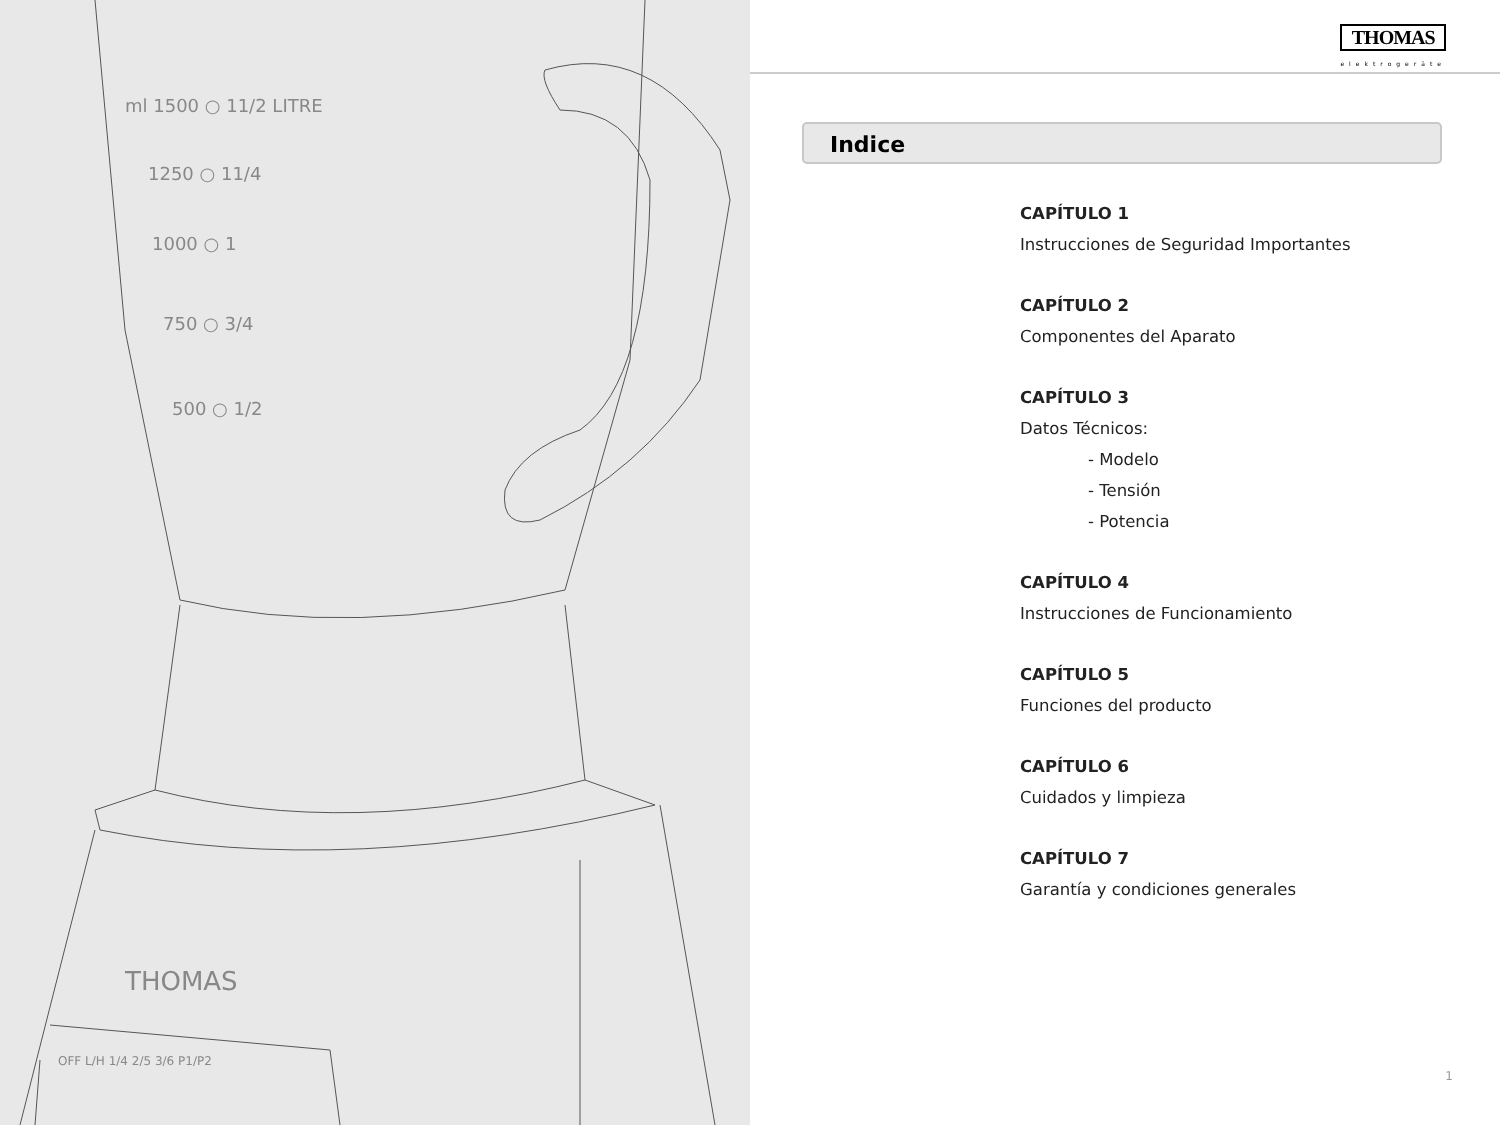ml 1500 ○ 11/2 LITRE
1250 ○ 11/4
1000 ○ 1
750 ○ 3/4
500 ○ 1/2
THOMAS
OFF L/H 1/4 2/5 3/6 P1/P2
THOMAS
elektrogeräte
Indice
CAPÍTULO 1
Instrucciones de Seguridad Importantes
CAPÍTULO 2
Componentes del Aparato
CAPÍTULO 3
Datos Técnicos:
- Modelo
- Tensión
- Potencia
CAPÍTULO 4
Instrucciones de Funcionamiento
CAPÍTULO 5
Funciones del producto
CAPÍTULO 6
Cuidados y limpieza
CAPÍTULO 7
Garantía y condiciones generales
1